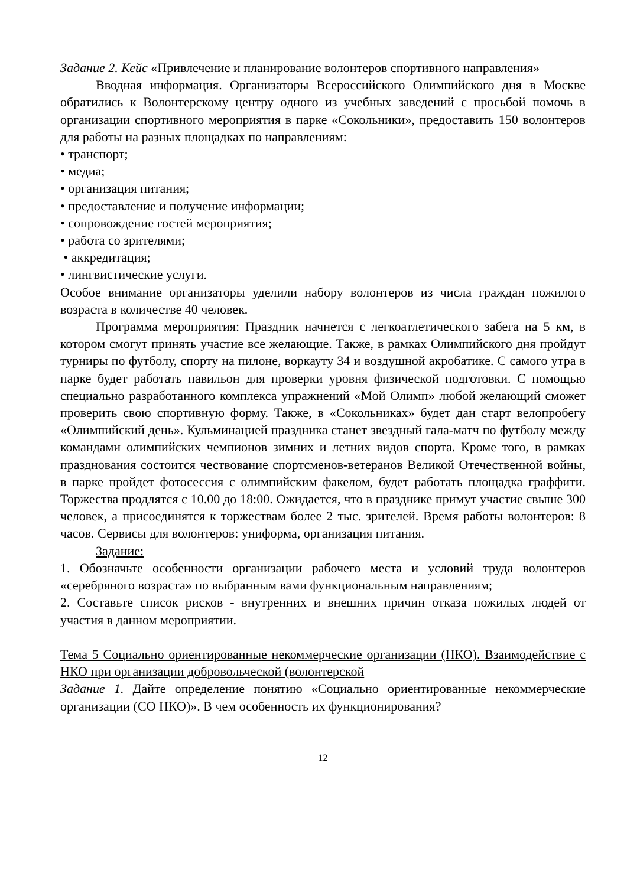Задание 2. Кейс «Привлечение и планирование волонтеров спортивного направления»
Вводная информация. Организаторы Всероссийского Олимпийского дня в Москве обратились к Волонтерскому центру одного из учебных заведений с просьбой помочь в организации спортивного мероприятия в парке «Сокольники», предоставить 150 волонтеров для работы на разных площадках по направлениям:
• транспорт;
• медиа;
• организация питания;
• предоставление и получение информации;
• сопровождение гостей мероприятия;
• работа со зрителями;
• аккредитация;
• лингвистические услуги.
Особое внимание организаторы уделили набору волонтеров из числа граждан пожилого возраста в количестве 40 человек.
Программа мероприятия: Праздник начнется с легкоатлетического забега на 5 км, в котором смогут принять участие все желающие. Также, в рамках Олимпийского дня пройдут турниры по футболу, спорту на пилоне, воркауту 34 и воздушной акробатике. С самого утра в парке будет работать павильон для проверки уровня физической подготовки. С помощью специально разработанного комплекса упражнений «Мой Олимп» любой желающий сможет проверить свою спортивную форму. Также, в «Сокольниках» будет дан старт велопробегу «Олимпийский день». Кульминацией праздника станет звездный гала-матч по футболу между командами олимпийских чемпионов зимних и летних видов спорта. Кроме того, в рамках празднования состоится чествование спортсменов-ветеранов Великой Отечественной войны, в парке пройдет фотосессия с олимпийским факелом, будет работать площадка граффити. Торжества продлятся с 10.00 до 18:00. Ожидается, что в празднике примут участие свыше 300 человек, а присоединятся к торжествам более 2 тыс. зрителей. Время работы волонтеров: 8 часов. Сервисы для волонтеров: униформа, организация питания.
Задание:
1. Обозначьте особенности организации рабочего места и условий труда волонтеров «серебряного возраста» по выбранным вами функциональным направлениям;
2. Составьте список рисков - внутренних и внешних причин отказа пожилых людей от участия в данном мероприятии.
Тема 5 Социально ориентированные некоммерческие организации (НКО). Взаимодействие с НКО при организации добровольческой (волонтерской
Задание 1. Дайте определение понятию «Социально ориентированные некоммерческие организации (СО НКО)». В чем особенность их функционирования?
12